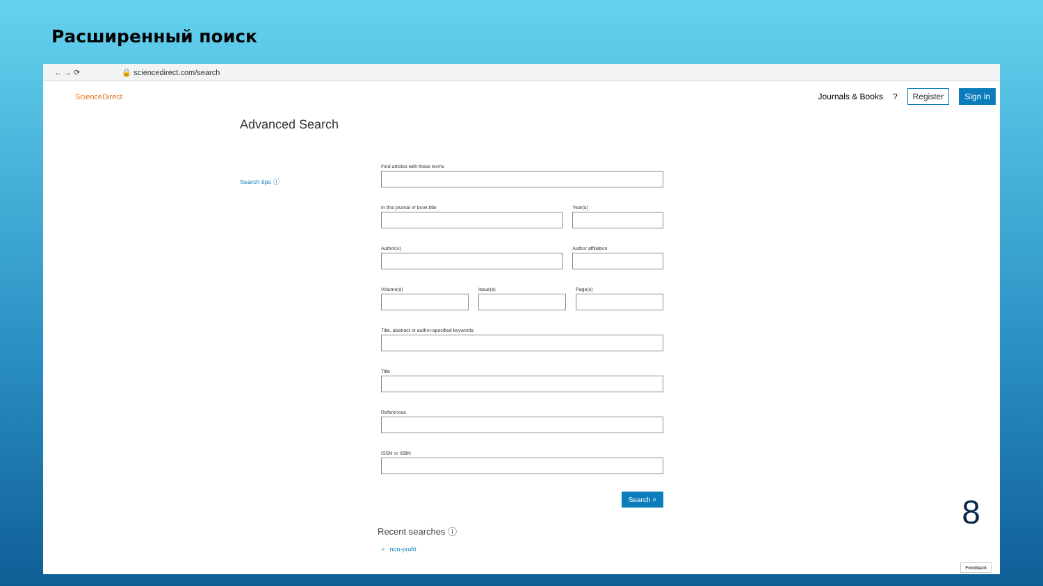Расширенный поиск
← → ⟳ 🔒 sciencedirect.com/search
ScienceDirect
Journals & Books? Register Sign in
Advanced Search
Search tips ⓘ
Find articles with these terms
In this journal or book title Year(s)
Author(s) Author affiliation
Volume(s) Issue(s) Page(s)
Title, abstract or author-specified keywords
Title
References
ISSN or ISBN
Search ⌕
Recent searches ⓘ
⌕ non-profit
Feedback
8